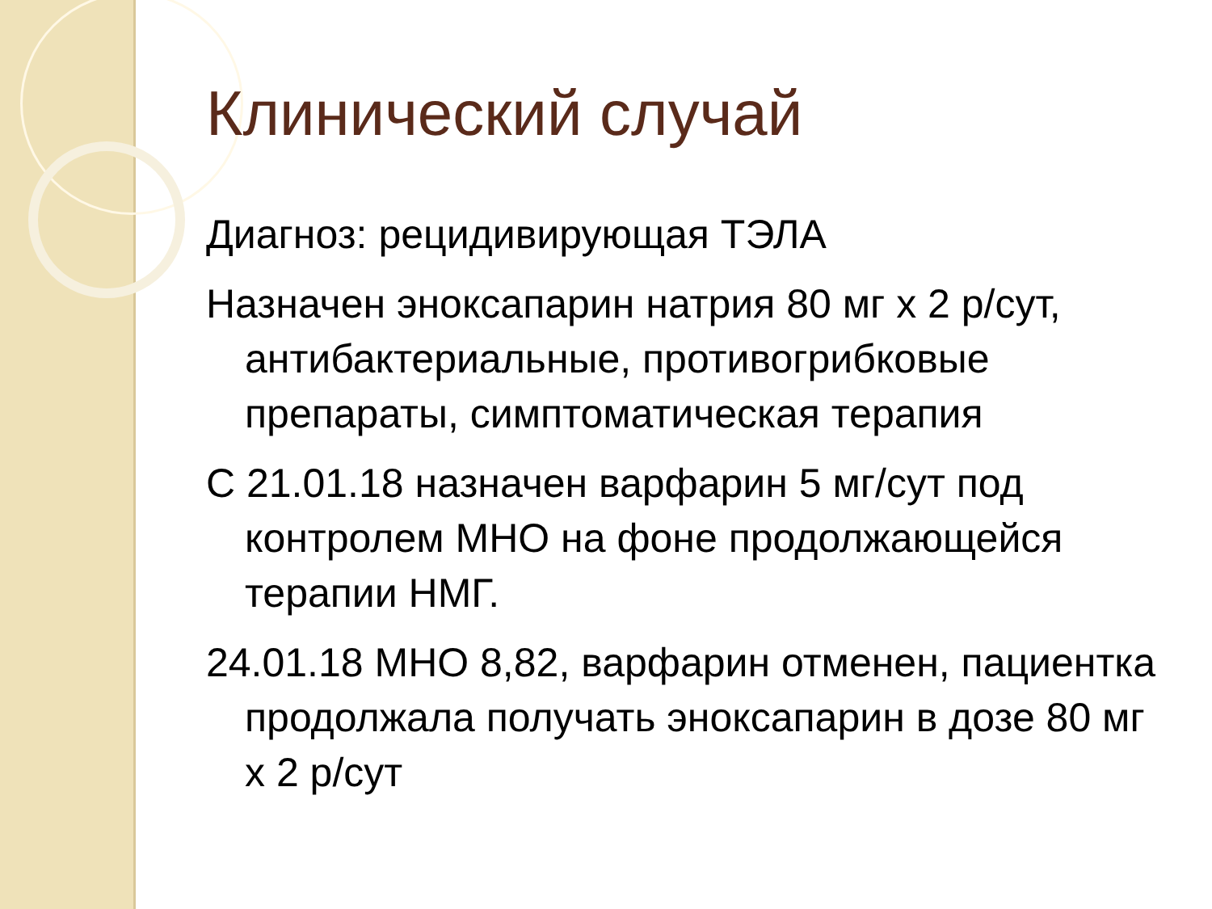Клинический случай
Диагноз: рецидивирующая ТЭЛА
Назначен эноксапарин натрия 80 мг х 2 р/сут, антибактериальные, противогрибковые препараты, симптоматическая терапия
С 21.01.18 назначен варфарин 5 мг/сут под контролем МНО на фоне продолжающейся терапии НМГ.
24.01.18 МНО 8,82, варфарин отменен, пациентка продолжала получать эноксапарин в дозе 80 мг х 2 р/сут